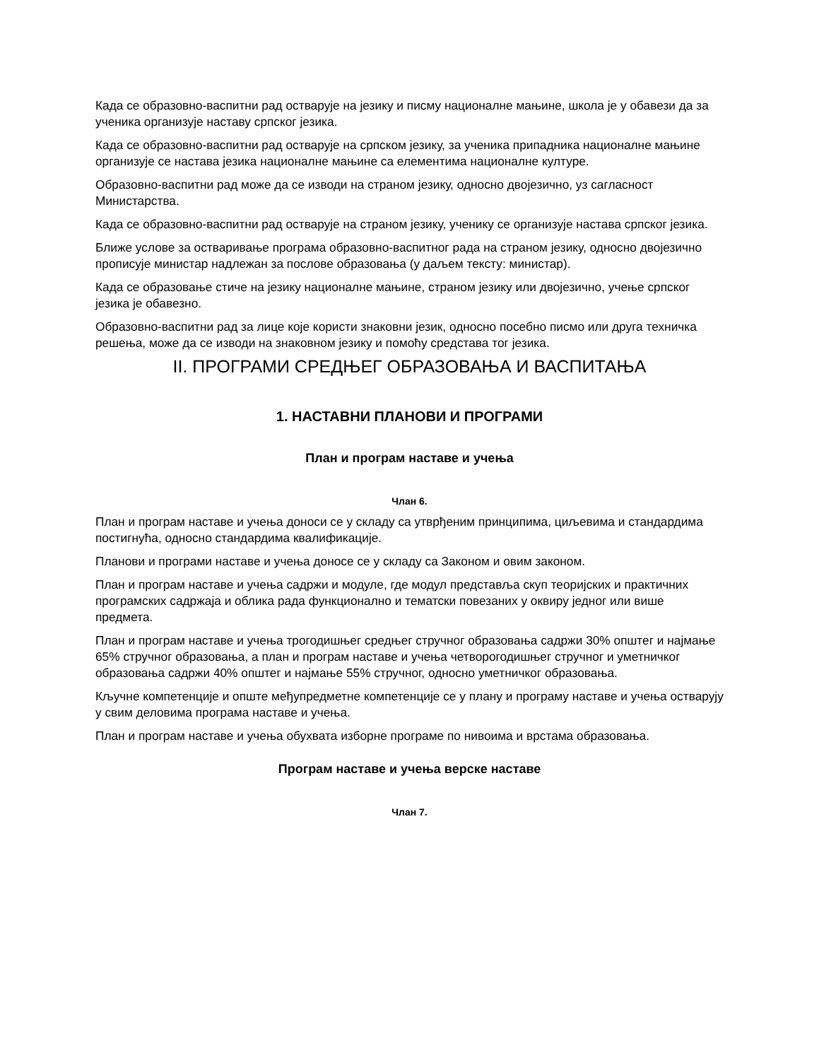Када се образовно-васпитни рад остварује на језику и писму националне мањине, школа је у обавези да за ученика организује наставу српског језика.
Када се образовно-васпитни рад остварује на српском језику, за ученика припадника националне мањине организује се настава језика националне мањине са елементима националне културе.
Образовно-васпитни рад може да се изводи на страном језику, односно двојезично, уз сагласност Министарства.
Када се образовно-васпитни рад остварује на страном језику, ученику се организује настава српског језика.
Ближе услове за остваривање програма образовно-васпитног рада на страном језику, односно двојезично прописује министар надлежан за послове образовања (у даљем тексту: министар).
Када се образовање стиче на језику националне мањине, страном језику или двојезично, учење српског језика је обавезно.
Образовно-васпитни рад за лице које користи знаковни језик, односно посебно писмо или друга техничка решења, може да се изводи на знаковном језику и помоћу средстава тог језика.
II. ПРОГРАМИ СРЕДЊЕГ ОБРАЗОВАЊА И ВАСПИТАЊА
1. НАСТАВНИ ПЛАНОВИ И ПРОГРАМИ
План и програм наставе и учења
Члан 6.
План и програм наставе и учења доноси се у складу са утврђеним принципима, циљевима и стандардима постигнућа, односно стандардима квалификације.
Планови и програми наставе и учења доносе се у складу са Законом и овим законом.
План и програм наставе и учења садржи и модуле, где модул представља скуп теоријских и практичних програмских садржаја и облика рада функционално и тематски повезаних у оквиру једног или више предмета.
План и програм наставе и учења трогодишњег средњег стручног образовања садржи 30% општег и најмање 65% стручног образовања, а план и програм наставе и учења четворогодишњег стручног и уметничког образовања садржи 40% општег и најмање 55% стручног, односно уметничког образовања.
Кључне компетенције и опште међупредметне компетенције се у плану и програму наставе и учења остварују у свим деловима програма наставе и учења.
План и програм наставе и учења обухвата изборне програме по нивоима и врстама образовања.
Програм наставе и учења верске наставе
Члан 7.